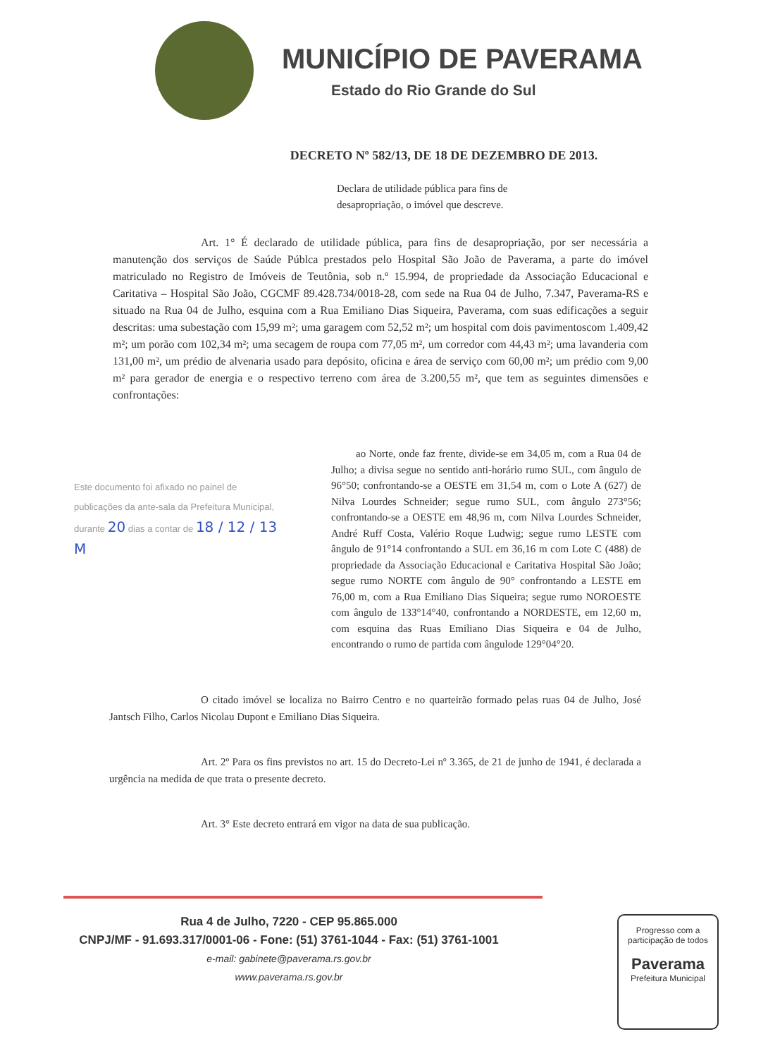MUNICÍPIO DE PAVERAMA
Estado do Rio Grande do Sul
DECRETO Nº 582/13, DE 18 DE DEZEMBRO DE 2013.
Declara de utilidade pública para fins de desapropriação, o imóvel que descreve.
Art. 1° É declarado de utilidade pública, para fins de desapropriação, por ser necessária a manutenção dos serviços de Saúde Públca prestados pelo Hospital São João de Paverama, a parte do imóvel matriculado no Registro de Imóveis de Teutônia, sob n.º 15.994, de propriedade da Associação Educacional e Caritativa – Hospital São João, CGCMF 89.428.734/0018-28, com sede na Rua 04 de Julho, 7.347, Paverama-RS e situado na Rua 04 de Julho, esquina com a Rua Emiliano Dias Siqueira, Paverama, com suas edificações a seguir descritas: uma subestação com 15,99 m²; uma garagem com 52,52 m²; um hospital com dois pavimentoscom 1.409,42 m²; um porão com 102,34 m²; uma secagem de roupa com 77,05 m², um corredor com 44,43 m²; uma lavanderia com 131,00 m², um prédio de alvenaria usado para depósito, oficina e área de serviço com 60,00 m²; um prédio com 9,00 m² para gerador de energia e o respectivo terreno com área de 3.200,55 m², que tem as seguintes dimensões e confrontações:
Este documento foi afixado no painel de publicações da ante-sala da Prefeitura Municipal, durante 20 dias a contar de 18 / 12 / 13
M
ao Norte, onde faz frente, divide-se em 34,05 m, com a Rua 04 de Julho; a divisa segue no sentido anti-horário rumo SUL, com ângulo de 96°50; confrontando-se a OESTE em 31,54 m, com o Lote A (627) de Nilva Lourdes Schneider; segue rumo SUL, com ângulo 273°56; confrontando-se a OESTE em 48,96 m, com Nilva Lourdes Schneider, André Ruff Costa, Valério Roque Ludwig; segue rumo LESTE com ângulo de 91°14 confrontando a SUL em 36,16 m com Lote C (488) de propriedade da Associação Educacional e Caritativa Hospital São João; segue rumo NORTE com ângulo de 90° confrontando a LESTE em 76,00 m, com a Rua Emiliano Dias Siqueira; segue rumo NOROESTE com ângulo de 133°14°40, confrontando a NORDESTE, em 12,60 m, com esquina das Ruas Emiliano Dias Siqueira e 04 de Julho, encontrando o rumo de partida com ângulode 129°04°20.
O citado imóvel se localiza no Bairro Centro e no quarteirão formado pelas ruas 04 de Julho, José Jantsch Filho, Carlos Nicolau Dupont e Emiliano Dias Siqueira.
Art. 2º Para os fins previstos no art. 15 do Decreto-Lei nº 3.365, de 21 de junho de 1941, é declarada a urgência na medida de que trata o presente decreto.
Art. 3° Este decreto entrará em vigor na data de sua publicação.
Rua 4 de Julho, 7220 - CEP 95.865.000
CNPJ/MF - 91.693.317/0001-06 - Fone: (51) 3761-1044 - Fax: (51) 3761-1001
e-mail: gabinete@paverama.rs.gov.br
www.paverama.rs.gov.br
Progresso com a participação de todos
Paverama
Prefeitura Municipal